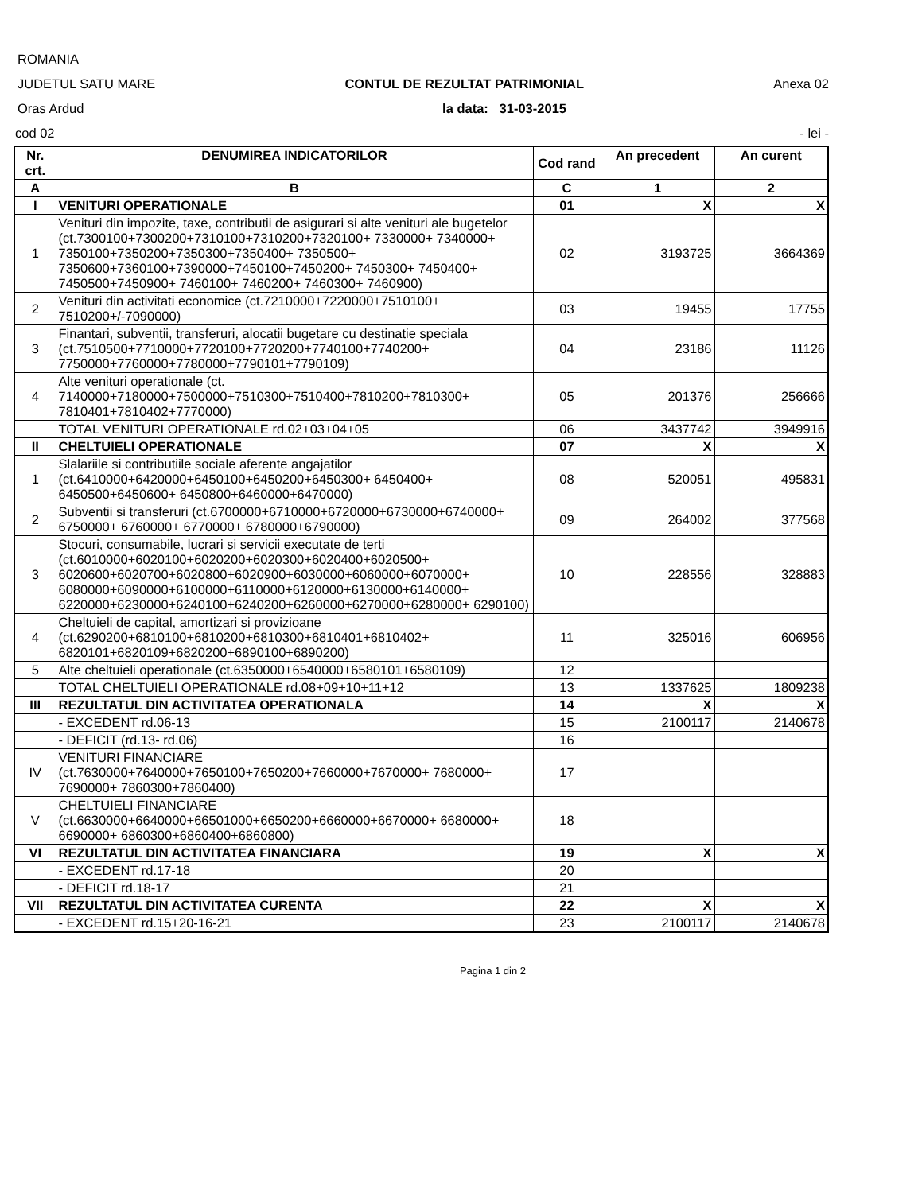ROMANIA
JUDETUL SATU MARE CONTUL DE REZULTAT PATRIMONIAL Anexa 02
Oras Ardud la data: 31-03-2015
cod 02 - lei -
| Nr. crt. | DENUMIREA INDICATORILOR | Cod rand | An precedent | An curent |
| --- | --- | --- | --- | --- |
| A | B | C | 1 | 2 |
| I | VENITURI OPERATIONALE | 01 | X | X |
| 1 | Venituri din impozite, taxe, contributii de asigurari si alte venituri ale bugetelor (ct.7300100+7300200+7310100+7310200+7320100+ 7330000+ 7340000+ 7350100+7350200+7350300+7350400+ 7350500+ 7350600+7360100+7390000+7450100+7450200+ 7450300+ 7450400+ 7450500+7450900+ 7460100+ 7460200+ 7460300+ 7460900) | 02 | 3193725 | 3664369 |
| 2 | Venituri din activitati economice (ct.7210000+7220000+7510100+ 7510200+/-7090000) | 03 | 19455 | 17755 |
| 3 | Finantari, subventii, transferuri, alocatii bugetare cu destinatie speciala (ct.7510500+7710000+7720100+7720200+7740100+7740200+ 7750000+7760000+7780000+7790101+7790109) | 04 | 23186 | 11126 |
| 4 | Alte venituri operationale (ct. 7140000+7180000+7500000+7510300+7510400+7810200+7810300+ 7810401+7810402+7770000) | 05 | 201376 | 256666 |
| | TOTAL VENITURI OPERATIONALE rd.02+03+04+05 | 06 | 3437742 | 3949916 |
| II | CHELTUIELI OPERATIONALE | 07 | X | X |
| 1 | Slalariile si contributiile sociale aferente angajatilor (ct.6410000+6420000+6450100+6450200+6450300+ 6450400+ 6450500+6450600+ 6450800+6460000+6470000) | 08 | 520051 | 495831 |
| 2 | Subventii si transferuri (ct.6700000+6710000+6720000+6730000+6740000+ 6750000+ 6760000+ 6770000+ 6780000+6790000) | 09 | 264002 | 377568 |
| 3 | Stocuri, consumabile, lucrari si servicii executate de terti (ct.6010000+6020100+6020200+6020300+6020400+6020500+ 6020600+6020700+6020800+6020900+6030000+6060000+6070000+ 6080000+6090000+6100000+6110000+6120000+6130000+6140000+ 6220000+6230000+6240100+6240200+6260000+6270000+6280000+ 6290100) | 10 | 228556 | 328883 |
| 4 | Cheltuieli de capital, amortizari si provizioane (ct.6290200+6810100+6810200+6810300+6810401+6810402+ 6820101+6820109+6820200+6890100+6890200) | 11 | 325016 | 606956 |
| 5 | Alte cheltuieli operationale (ct.6350000+6540000+6580101+6580109) | 12 | | |
| | TOTAL CHELTUIELI OPERATIONALE rd.08+09+10+11+12 | 13 | 1337625 | 1809238 |
| III | REZULTATUL DIN ACTIVITATEA OPERATIONALA | 14 | X | X |
| | - EXCEDENT rd.06-13 | 15 | 2100117 | 2140678 |
| | - DEFICIT (rd.13- rd.06) | 16 | | |
| IV | VENITURI FINANCIARE (ct.7630000+7640000+7650100+7650200+7660000+7670000+ 7680000+ 7690000+ 7860300+7860400) | 17 | | |
| V | CHELTUIELI FINANCIARE (ct.6630000+6640000+66501000+6650200+6660000+6670000+ 6680000+ 6690000+ 6860300+6860400+6860800) | 18 | | |
| VI | REZULTATUL DIN ACTIVITATEA FINANCIARA | 19 | X | X |
| | - EXCEDENT rd.17-18 | 20 | | |
| | - DEFICIT rd.18-17 | 21 | | |
| VII | REZULTATUL DIN ACTIVITATEA CURENTA | 22 | X | X |
| | - EXCEDENT rd.15+20-16-21 | 23 | 2100117 | 2140678 |
Pagina 1 din 2